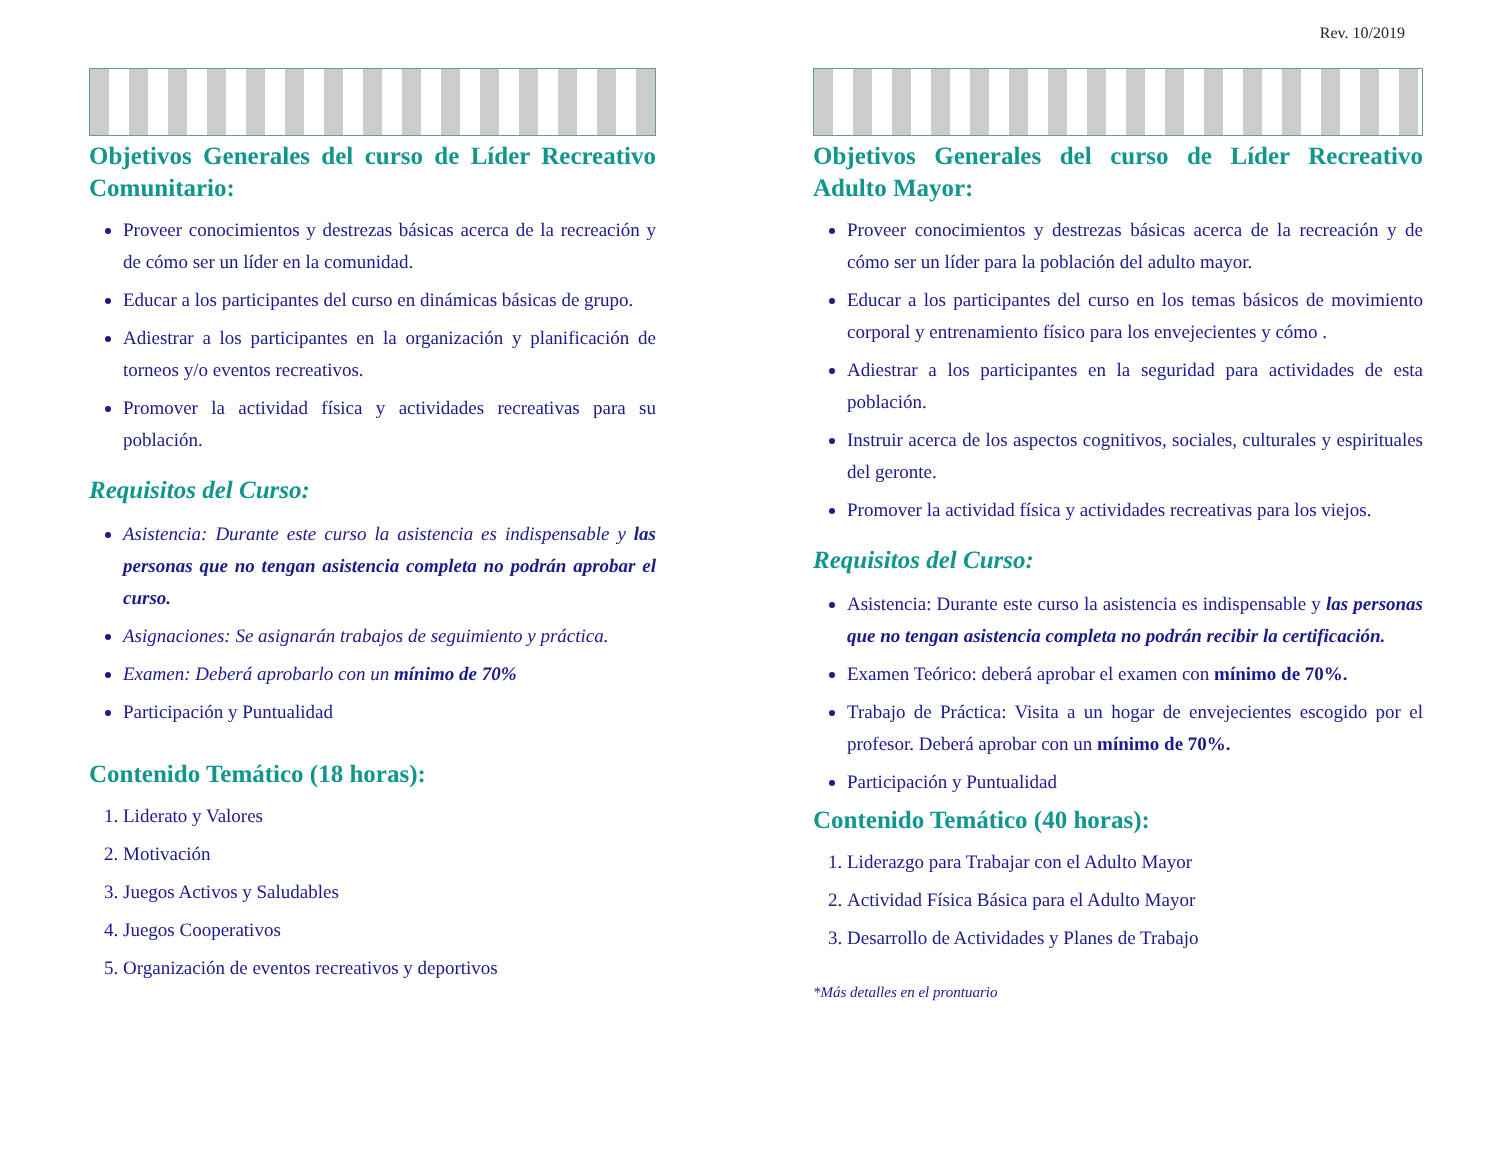Rev. 10/2019
Objetivos Generales del curso de Líder Recreativo Comunitario:
Proveer conocimientos y destrezas básicas acerca de la recreación y de cómo ser un líder en la comunidad.
Educar a los participantes del curso en dinámicas básicas de grupo.
Adiestrar a los participantes en la organización y planificación de torneos y/o eventos recreativos.
Promover la actividad física y actividades recreativas para su población.
Requisitos del Curso:
Asistencia: Durante este curso la asistencia es indispensable y las personas que no tengan asistencia completa no podrán aprobar el curso.
Asignaciones: Se asignarán trabajos de seguimiento y práctica.
Examen: Deberá aprobarlo con un mínimo de 70%
Participación y Puntualidad
Contenido Temático (18 horas):
1. Liderato y Valores
2. Motivación
3. Juegos Activos y Saludables
4. Juegos Cooperativos
5. Organización de eventos recreativos y deportivos
Objetivos Generales del curso de Líder Recreativo Adulto Mayor:
Proveer conocimientos y destrezas básicas acerca de la recreación y de cómo ser un líder para la población del adulto mayor.
Educar a los participantes del curso en los temas básicos de movimiento corporal y entrenamiento físico para los envejecientes y cómo .
Adiestrar a los participantes en la seguridad para actividades de esta población.
Instruir acerca de los aspectos cognitivos, sociales, culturales y espirituales del geronte.
Promover la actividad física y actividades recreativas para los viejos.
Requisitos del Curso:
Asistencia: Durante este curso la asistencia es indispensable y las personas que no tengan asistencia completa no podrán recibir la certificación.
Examen Teórico: deberá aprobar el examen con mínimo de 70%.
Trabajo de Práctica: Visita a un hogar de envejecientes escogido por el profesor. Deberá aprobar con un mínimo de 70%.
Participación y Puntualidad
Contenido Temático (40 horas):
1. Liderazgo para Trabajar con el Adulto Mayor
2. Actividad Física Básica para el Adulto Mayor
3. Desarrollo de Actividades y Planes de Trabajo
*Más detalles en el prontuario